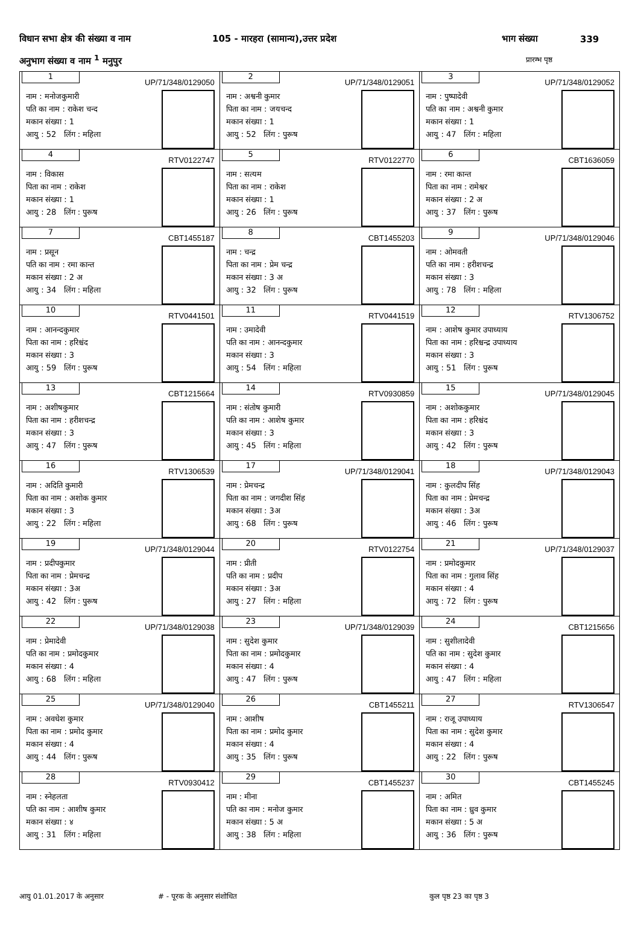विधान सभा क्षेत्र की संख्या व नाम 105 - मारहरा (सामान्य),उत्तर प्रदेश भाग संख्या 339
अनुभाग संख्या व नाम <sup>1</sup> मनुपुर प्रारम्भ पृष्ठ
| 1 UP/71/348/0129050 नाम : मनोजकुमारी पति का नाम : राकेश चन्द मकान संख्या : 1 आयु : 52 लिंग : महिला | 2 UP/71/348/0129051 नाम : अश्वनी कुमार पिता का नाम : जयचन्द मकान संख्या : 1 आयु : 52 लिंग : पुरूष | 3 UP/71/348/0129052 नाम : पुष्पादेवी पति का नाम : अश्वनी कुमार मकान संख्या : 1 आयु : 47 लिंग : महिला |
| 4 RTV0122747 नाम : विकास पिता का नाम : राकेश मकान संख्या : 1 आयु : 28 लिंग : पुरूष | 5 RTV0122770 नाम : सत्यम पिता का नाम : राकेश मकान संख्या : 1 आयु : 26 लिंग : पुरूष | 6 CBT1636059 नाम : रमा कान्त पिता का नाम : रामेश्वर मकान संख्या : 2 अ आयु : 37 लिंग : पुरूष |
| 7 CBT1455187 नाम : प्रसून पति का नाम : रमा कान्त मकान संख्या : 2 अ आयु : 34 लिंग : महिला | 8 CBT1455203 नाम : चन्द्र पिता का नाम : प्रेम चन्द्र मकान संख्या : 3 अ आयु : 32 लिंग : पुरूष | 9 UP/71/348/0129046 नाम : ओमवती पति का नाम : हरीशचन्द्र मकान संख्या : 3 आयु : 78 लिंग : महिला |
| 10 RTV0441501 नाम : आनन्दकुमार पिता का नाम : हरिश्चंद मकान संख्या : 3 आयु : 59 लिंग : पुरूष | 11 RTV0441519 नाम : उमादेवी पति का नाम : आनन्दकुमार मकान संख्या : 3 आयु : 54 लिंग : महिला | 12 RTV1306752 नाम : आशेष कुमार उपाध्याय पिता का नाम : हरिश्चन्द्र उपाध्याय मकान संख्या : 3 आयु : 51 लिंग : पुरूष |
| 13 CBT1215664 नाम : अशीषकुमार पिता का नाम : हरीशचन्द्र मकान संख्या : 3 आयु : 47 लिंग : पुरूष | 14 RTV0930859 नाम : संतोष कुमारी पति का नाम : आशेष कुमार मकान संख्या : 3 आयु : 45 लिंग : महिला | 15 UP/71/348/0129045 नाम : अशोककुमार पिता का नाम : हरिश्चंद मकान संख्या : 3 आयु : 42 लिंग : पुरूष |
| 16 RTV1306539 नाम : अदिति कुमारी पिता का नाम : अशोक कुमार मकान संख्या : 3 आयु : 22 लिंग : महिला | 17 UP/71/348/0129041 नाम : प्रेमचन्द्र पिता का नाम : जगदीश सिंह मकान संख्या : 3अ आयु : 68 लिंग : पुरूष | 18 UP/71/348/0129043 नाम : कुलदीप सिंह पिता का नाम : प्रेमचन्द्र मकान संख्या : 3अ आयु : 46 लिंग : पुरूष |
| 19 UP/71/348/0129044 नाम : प्रदीपकुमार पिता का नाम : प्रेमचन्द्र मकान संख्या : 3अ आयु : 42 लिंग : पुरूष | 20 RTV0122754 नाम : प्रीती पति का नाम : प्रदीप मकान संख्या : 3अ आयु : 27 लिंग : महिला | 21 UP/71/348/0129037 नाम : प्रमोदकुमार पिता का नाम : गुलाव सिंह मकान संख्या : 4 आयु : 72 लिंग : पुरूष |
| 22 UP/71/348/0129038 नाम : प्रेमादेवी पति का नाम : प्रमोदकुमार मकान संख्या : 4 आयु : 68 लिंग : महिला | 23 UP/71/348/0129039 नाम : सुदेश कुमार पिता का नाम : प्रमोदकुमार मकान संख्या : 4 आयु : 47 लिंग : पुरूष | 24 CBT1215656 नाम : सुशीलादेवी पति का नाम : सुदेश कुमार मकान संख्या : 4 आयु : 47 लिंग : महिला |
| 25 UP/71/348/0129040 नाम : अवधेश कुमार पिता का नाम : प्रमोद कुमार मकान संख्या : 4 आयु : 44 लिंग : पुरूष | 26 CBT1455211 नाम : आशीष पिता का नाम : प्रमोद कुमार मकान संख्या : 4 आयु : 35 लिंग : पुरूष | 27 RTV1306547 नाम : राजू उपाध्याय पिता का नाम : सुदेश कुमार मकान संख्या : 4 आयु : 22 लिंग : पुरूष |
| 28 RTV0930412 नाम : स्नेहलता पति का नाम : आशीष कुमार मकान संख्या : ४ आयु : 31 लिंग : महिला | 29 CBT1455237 नाम : मीना पति का नाम : मनोज कुमार मकान संख्या : 5 अ आयु : 38 लिंग : महिला | 30 CBT1455245 नाम : अमित पिता का नाम : ध्रुव कुमार मकान संख्या : 5 अ आयु : 36 लिंग : पुरूष |
आयु 01.01.2017 के अनुसार # - पूरक के अनुसार संशोधित कुल पृष्ठ 23 का पृष्ठ 3